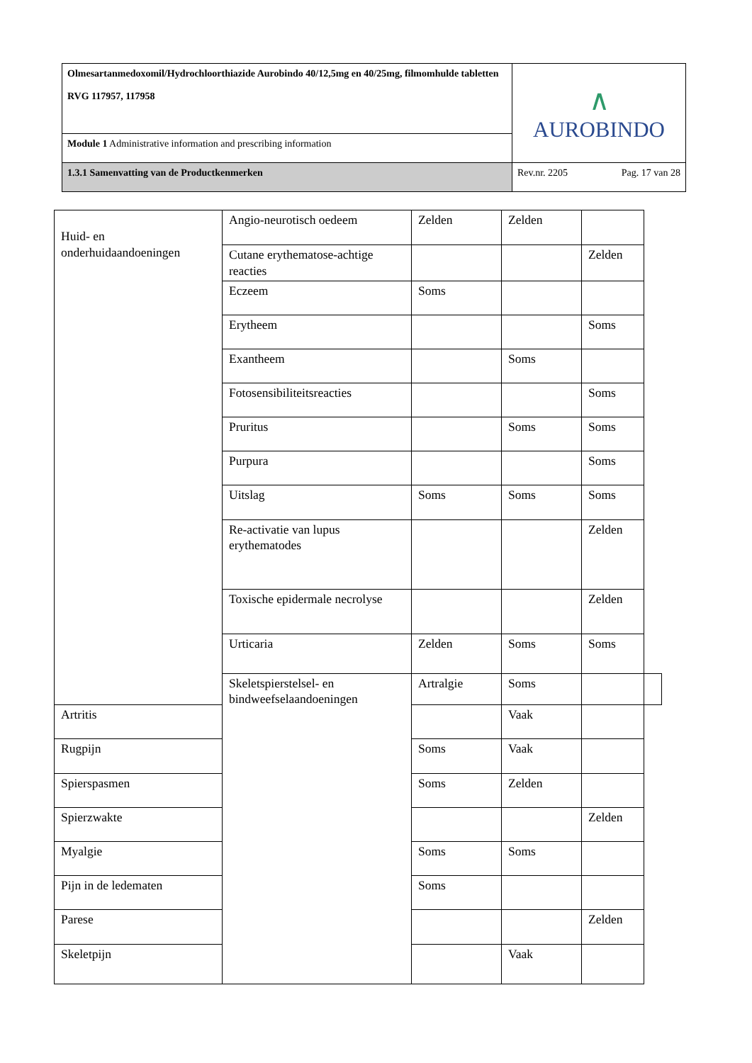| Olmesartanmedoxomil/Hydrochloorthiazide Aurobindo 40/12,5mg en 40/25mg, filmomhulde tabletten RVG 117957, 117958 | ∧ AUROBINDO | |
| Module 1 Administrative information and prescribing information | | |
| 1.3.1 Samenvatting van de Productkenmerken | Rev.nr. 2205 | Pag. 17 van 28 |
| Huid- en onderhuidaandoeningen | Angio-neurotisch oedeem | Zelden | Zelden | | |
| | Cutane erythematose-achtige reacties | | | Zelden | |
| | Eczeem | Soms | | | |
| | Erytheem | | | Soms | |
| | Exantheem | | Soms | | |
| | Fotosensibiliteitsreacties | | | Soms | |
| | Pruritus | | Soms | Soms | |
| | Purpura | | | Soms | |
| | Uitslag | Soms | Soms | Soms | |
| | Re-activatie van lupus erythematodes | | | Zelden | |
| | Toxische epidermale necrolyse | | | Zelden | |
| | Urticaria | Zelden | Soms | Soms | |
| | Skeletspierstelsel- en bindweefselaandoeningen | Artralgie | Soms | | |
| Artritis | | | Vaak | | |
| Rugpijn | | Soms | Vaak | | |
| Spierspasmen | | Soms | Zelden | | |
| Spierzwakte | | | | Zelden | |
| Myalgie | | Soms | Soms | | |
| Pijn in de ledematen | | Soms | | | |
| Parese | | | | Zelden | |
| Skeletpijn | | | Vaak | | |